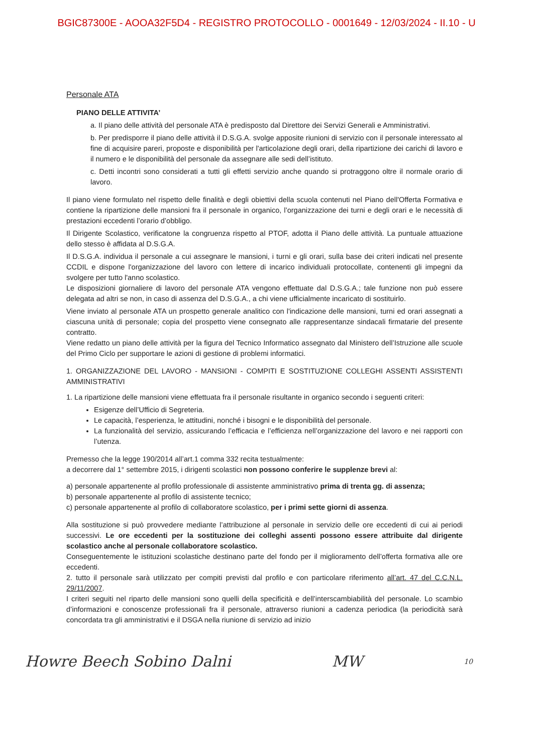BGIC87300E - AOOA32F5D4 - REGISTRO PROTOCOLLO - 0001649 - 12/03/2024 - II.10 - U
Personale ATA
PIANO DELLE ATTIVITA’
a. Il piano delle attività del personale ATA è predisposto dal Direttore dei Servizi Generali e Amministrativi.
b. Per predisporre il piano delle attività il D.S.G.A. svolge apposite riunioni di servizio con il personale interessato al fine di acquisire pareri, proposte e disponibilità per l'articolazione degli orari, della ripartizione dei carichi di lavoro e il numero e le disponibilità del personale da assegnare alle sedi dell’istituto.
c. Detti incontri sono considerati a tutti gli effetti servizio anche quando si protraggono oltre il normale orario di lavoro.
Il piano viene formulato nel rispetto delle finalità e degli obiettivi della scuola contenuti nel Piano dell'Offerta Formativa e contiene la ripartizione delle mansioni fra il personale in organico, l’organizzazione dei turni e degli orari e le necessità di prestazioni eccedenti l’orario d’obbligo.
Il Dirigente Scolastico, verificatone la congruenza rispetto al PTOF, adotta il Piano delle attività. La puntuale attuazione dello stesso è affidata al D.S.G.A.
Il D.S.G.A. individua il personale a cui assegnare le mansioni, i turni e gli orari, sulla base dei criteri indicati nel presente CCDIL e dispone l'organizzazione del lavoro con lettere di incarico individuali protocollate, contenenti gli impegni da svolgere per tutto l'anno scolastico.
Le disposizioni giornaliere di lavoro del personale ATA vengono effettuate dal D.S.G.A.; tale funzione non può essere delegata ad altri se non, in caso di assenza del D.S.G.A., a chi viene ufficialmente incaricato di sostituirlo.
Viene inviato al personale ATA un prospetto generale analitico con l'indicazione delle mansioni, turni ed orari assegnati a ciascuna unità di personale; copia del prospetto viene consegnato alle rappresentanze sindacali firmatarie del presente contratto.
Viene redatto un piano delle attività per la figura del Tecnico Informatico assegnato dal Ministero dell’Istruzione alle scuole del Primo Ciclo per supportare le azioni di gestione di problemi informatici.
1. ORGANIZZAZIONE DEL LAVORO - MANSIONI - COMPITI E SOSTITUZIONE COLLEGHI ASSENTI ASSISTENTI AMMINISTRATIVI
1. La ripartizione delle mansioni viene effettuata fra il personale risultante in organico secondo i seguenti criteri:
Esigenze dell’Ufficio di Segreteria.
Le capacità, l’esperienza, le attitudini, nonché i bisogni e le disponibilità del personale.
La funzionalità del servizio, assicurando l’efficacia e l’efficienza nell’organizzazione del lavoro e nei rapporti con l’utenza.
Premesso che la legge 190/2014 all’art.1 comma 332 recita testualmente:
a decorrere dal 1° settembre 2015, i dirigenti scolastici non possono conferire le supplenze brevi al:
a) personale appartenente al profilo professionale di assistente amministrativo prima di trenta gg. di assenza;
b) personale appartenente al profilo di assistente tecnico;
c) personale appartenente al profilo di collaboratore scolastico, per i primi sette giorni di assenza.
Alla sostituzione si può provvedere mediante l’attribuzione al personale in servizio delle ore eccedenti di cui ai periodi successivi. Le ore eccedenti per la sostituzione dei colleghi assenti possono essere attribuite dal dirigente scolastico anche al personale collaboratore scolastico.
Conseguentemente le istituzioni scolastiche destinano parte del fondo per il miglioramento dell’offerta formativa alle ore eccedenti.
2. tutto il personale sarà utilizzato per compiti previsti dal profilo e con particolare riferimento all’art. 47 del C.C.N.L. 29/11/2007.
I criteri seguiti nel riparto delle mansioni sono quelli della specificità e dell’interscambiabilità del personale. Lo scambio d’informazioni e conoscenze professionali fra il personale, attraverso riunioni a cadenza periodica (la periodicità sarà concordata tra gli amministrativi e il DSGA nella riunione di servizio ad inizio
Howre Beech Sobino Dalni MW 10